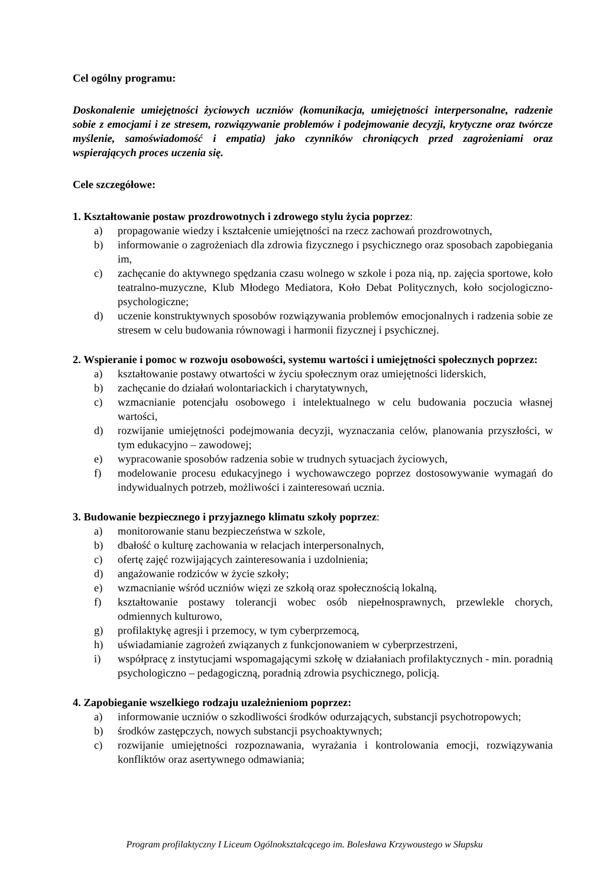Cel ogólny programu:
Doskonalenie umiejętności życiowych uczniów (komunikacja, umiejętności interpersonalne, radzenie sobie z emocjami i ze stresem, rozwiązywanie problemów i podejmowanie decyzji, krytyczne oraz twórcze myślenie, samoświadomość i empatia) jako czynników chroniących przed zagrożeniami oraz wspierających proces uczenia się.
Cele szczegółowe:
1. Kształtowanie postaw prozdrowotnych i zdrowego stylu życia poprzez:
a) propagowanie wiedzy i kształcenie umiejętności na rzecz zachowań prozdrowotnych,
b) informowanie o zagrożeniach dla zdrowia fizycznego i psychicznego oraz sposobach zapobiegania im,
c) zachęcanie do aktywnego spędzania czasu wolnego w szkole i poza nią, np. zajęcia sportowe, koło teatralno-muzyczne, Klub Młodego Mediatora, Koło Debat Politycznych, koło socjologiczno-psychologiczne;
d) uczenie konstruktywnych sposobów rozwiązywania problemów emocjonalnych i radzenia sobie ze stresem w celu budowania równowagi i harmonii fizycznej i psychicznej.
2. Wspieranie i pomoc w rozwoju osobowości, systemu wartości i umiejętności społecznych poprzez:
a) kształtowanie postawy otwartości w życiu społecznym oraz umiejętności liderskich,
b) zachęcanie do działań wolontariackich i charytatywnych,
c) wzmacnianie potencjału osobowego i intelektualnego w celu budowania poczucia własnej wartości,
d) rozwijanie umiejętności podejmowania decyzji, wyznaczania celów, planowania przyszłości, w tym edukacyjno – zawodowej;
e) wypracowanie sposobów radzenia sobie w trudnych sytuacjach życiowych,
f) modelowanie procesu edukacyjnego i wychowawczego poprzez dostosowywanie wymagań do indywidualnych potrzeb, możliwości i zainteresowań ucznia.
3. Budowanie bezpiecznego i przyjaznego klimatu szkoły poprzez:
a) monitorowanie stanu bezpieczeństwa w szkole,
b) dbałość o kulturę zachowania w relacjach interpersonalnych,
c) ofertę zajęć rozwijających zainteresowania i uzdolnienia;
d) angażowanie rodziców w życie szkoły;
e) wzmacnianie wśród uczniów więzi ze szkołą oraz społecznością lokalną,
f) kształtowanie postawy tolerancji wobec osób niepełnosprawnych, przewlekle chorych, odmiennych kulturowo,
g) profilaktykę agresji i przemocy, w tym cyberprzemocą,
h) uświadamianie zagrożeń związanych z funkcjonowaniem w cyberprzestrzeni,
i) współpracę z instytucjami wspomagającymi szkołę w działaniach profilaktycznych - min. poradnią psychologiczno – pedagogiczną, poradnią zdrowia psychicznego, policją.
4. Zapobieganie wszelkiego rodzaju uzależnieniom poprzez:
a) informowanie uczniów o szkodliwości środków odurzających, substancji psychotropowych;
b) środków zastępczych, nowych substancji psychoaktywnych;
c) rozwijanie umiejętności rozpoznawania, wyrażania i kontrolowania emocji, rozwiązywania konfliktów oraz asertywnego odmawiania;
Program profilaktyczny I Liceum Ogólnokształcącego im. Bolesława Krzywoustego w Słupsku